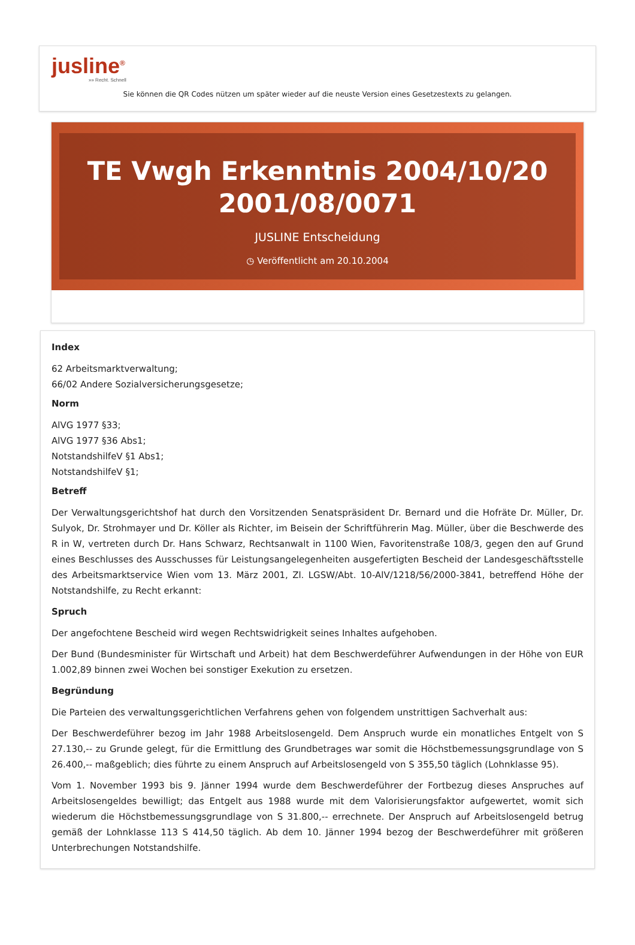jusline<sup>®</sup>
»» Recht. Schnell
Sie können die QR Codes nützen um später wieder auf die neuste Version eines Gesetzestexts zu gelangen.
TE Vwgh Erkenntnis 2004/10/20 2001/08/0071
JUSLINE Entscheidung
◷ Veröffentlicht am 20.10.2004
Index
62 Arbeitsmarktverwaltung;
66/02 Andere Sozialversicherungsgesetze;
Norm
AlVG 1977 §33;
AlVG 1977 §36 Abs1;
NotstandshilfeV §1 Abs1;
NotstandshilfeV §1;
Betreff
Der Verwaltungsgerichtshof hat durch den Vorsitzenden Senatspräsident Dr. Bernard und die Hofräte Dr. Müller, Dr. Sulyok, Dr. Strohmayer und Dr. Köller als Richter, im Beisein der Schriftführerin Mag. Müller, über die Beschwerde des R in W, vertreten durch Dr. Hans Schwarz, Rechtsanwalt in 1100 Wien, Favoritenstraße 108/3, gegen den auf Grund eines Beschlusses des Ausschusses für Leistungsangelegenheiten ausgefertigten Bescheid der Landesgeschäftsstelle des Arbeitsmarktservice Wien vom 13. März 2001, Zl. LGSW/Abt. 10-AlV/1218/56/2000-3841, betreffend Höhe der Notstandshilfe, zu Recht erkannt:
Spruch
Der angefochtene Bescheid wird wegen Rechtswidrigkeit seines Inhaltes aufgehoben.
Der Bund (Bundesminister für Wirtschaft und Arbeit) hat dem Beschwerdeführer Aufwendungen in der Höhe von EUR 1.002,89 binnen zwei Wochen bei sonstiger Exekution zu ersetzen.
Begründung
Die Parteien des verwaltungsgerichtlichen Verfahrens gehen von folgendem unstrittigen Sachverhalt aus:
Der Beschwerdeführer bezog im Jahr 1988 Arbeitslosengeld. Dem Anspruch wurde ein monatliches Entgelt von S 27.130,-- zu Grunde gelegt, für die Ermittlung des Grundbetrages war somit die Höchstbemessungsgrundlage von S 26.400,-- maßgeblich; dies führte zu einem Anspruch auf Arbeitslosengeld von S 355,50 täglich (Lohnklasse 95).
Vom 1. November 1993 bis 9. Jänner 1994 wurde dem Beschwerdeführer der Fortbezug dieses Anspruches auf Arbeitslosengeldes bewilligt; das Entgelt aus 1988 wurde mit dem Valorisierungsfaktor aufgewertet, womit sich wiederum die Höchstbemessungsgrundlage von S 31.800,-- errechnete. Der Anspruch auf Arbeitslosengeld betrug gemäß der Lohnklasse 113 S 414,50 täglich. Ab dem 10. Jänner 1994 bezog der Beschwerdeführer mit größeren Unterbrechungen Notstandshilfe.